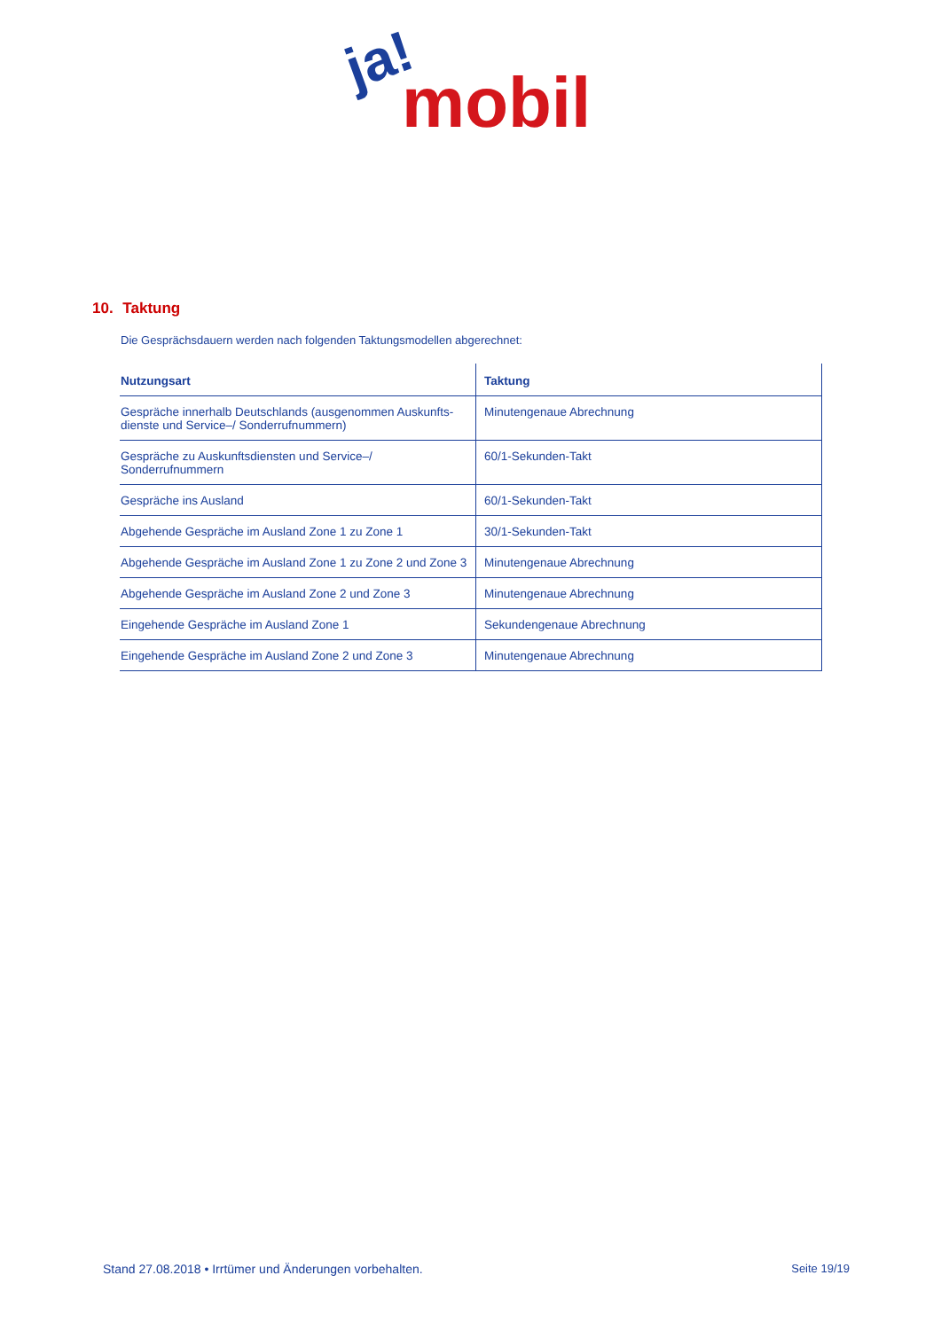ja!
mobil
10. Taktung
Die Gesprächsdauern werden nach folgenden Taktungsmodellen abgerechnet:
| Nutzungsart | Taktung |
| --- | --- |
| Gespräche innerhalb Deutschlands (ausgenommen Auskunfts-dienste und Service–/ Sonderrufnummern) | Minutengenaue Abrechnung |
| Gespräche zu Auskunftsdiensten und Service–/ Sonderrufnummern | 60/1-Sekunden-Takt |
| Gespräche ins Ausland | 60/1-Sekunden-Takt |
| Abgehende Gespräche im Ausland Zone 1 zu Zone 1 | 30/1-Sekunden-Takt |
| Abgehende Gespräche im Ausland Zone 1 zu Zone 2 und Zone 3 | Minutengenaue Abrechnung |
| Abgehende Gespräche im Ausland Zone 2 und Zone 3 | Minutengenaue Abrechnung |
| Eingehende Gespräche im Ausland Zone 1 | Sekundengenaue Abrechnung |
| Eingehende Gespräche im Ausland Zone 2 und Zone 3 | Minutengenaue Abrechnung |
Stand 27.08.2018 • Irrtümer und Änderungen vorbehalten. Seite 19/19